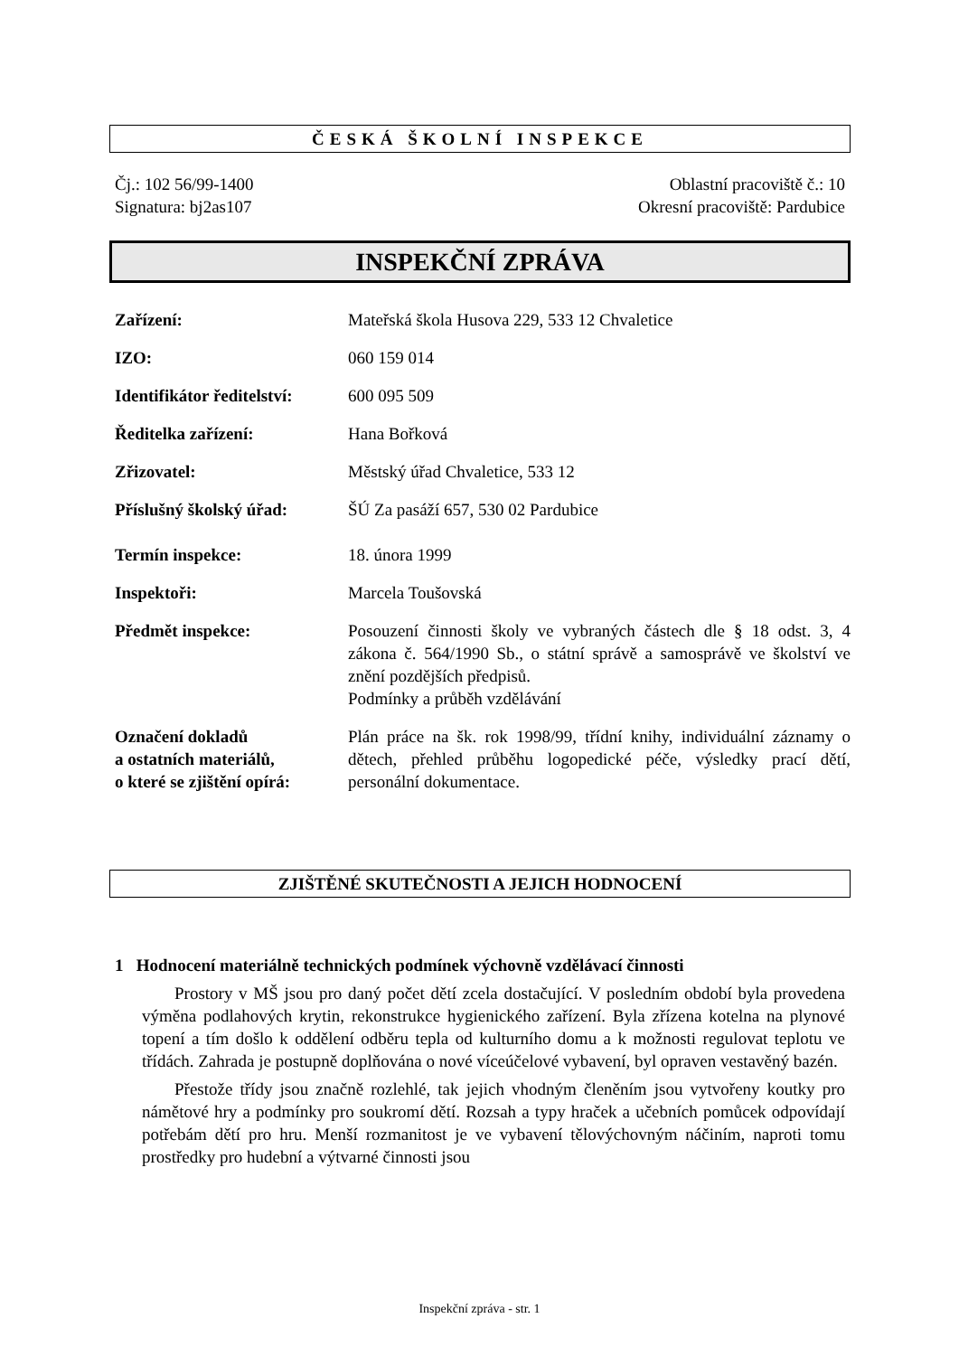ČESKÁ ŠKOLNÍ INSPEKCE
Čj.: 102 56/99-1400
Signatura: bj2as107
Oblastní pracoviště č.: 10
Okresní pracoviště: Pardubice
INSPEKČNÍ ZPRÁVA
| Zařízení: | Mateřská škola Husova 229, 533 12 Chvaletice |
| IZO: | 060 159 014 |
| Identifikátor ředitelství: | 600 095 509 |
| Ředitelka zařízení: | Hana Bořková |
| Zřizovatel: | Městský úřad Chvaletice, 533 12 |
| Příslušný školský úřad: | ŠÚ Za pasáží 657, 530 02 Pardubice |
| Termín inspekce: | 18. února 1999 |
| Inspektoři: | Marcela Toušovská |
| Předmět inspekce: | Posouzení činnosti školy ve vybraných částech dle § 18 odst. 3, 4 zákona č. 564/1990 Sb., o státní správě a samosprávě ve školství ve znění pozdějších předpisů. Podmínky a průběh vzdělávání |
| Označení dokladů a ostatních materiálů, o které se zjištění opírá: | Plán práce na šk. rok 1998/99, třídní knihy, individuální záznamy o dětech, přehled průběhu logopedické péče, výsledky prací dětí, personální dokumentace. |
ZJIŠTĚNÉ SKUTEČNOSTI A JEJICH HODNOCENÍ
1 Hodnocení materiálně technických podmínek výchovně vzdělávací činnosti
Prostory v MŠ jsou pro daný počet dětí zcela dostačující. V posledním období byla provedena výměna podlahových krytin, rekonstrukce hygienického zařízení. Byla zřízena kotelna na plynové topení a tím došlo k oddělení odběru tepla od kulturního domu a k možnosti regulovat teplotu ve třídách. Zahrada je postupně doplňována o nové víceúčelové vybavení, byl opraven vestavěný bazén.
Přestože třídy jsou značně rozlehlé, tak jejich vhodným členěním jsou vytvořeny koutky pro námětové hry a podmínky pro soukromí dětí. Rozsah a typy hraček a učebních pomůcek odpovídají potřebám dětí pro hru. Menší rozmanitost je ve vybavení tělovýchovným náčiním, naproti tomu prostředky pro hudební a výtvarné činnosti jsou
Inspekční zpráva - str. 1